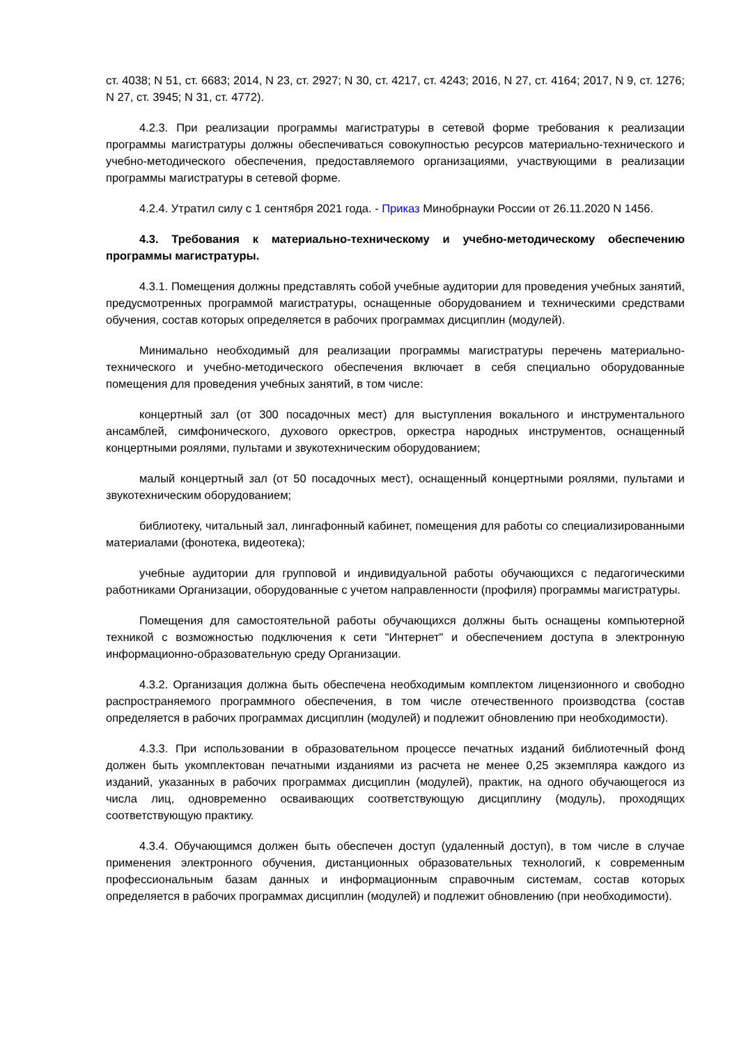ст. 4038; N 51, ст. 6683; 2014, N 23, ст. 2927; N 30, ст. 4217, ст. 4243; 2016, N 27, ст. 4164; 2017, N 9, ст. 1276; N 27, ст. 3945; N 31, ст. 4772).
4.2.3. При реализации программы магистратуры в сетевой форме требования к реализации программы магистратуры должны обеспечиваться совокупностью ресурсов материально-технического и учебно-методического обеспечения, предоставляемого организациями, участвующими в реализации программы магистратуры в сетевой форме.
4.2.4. Утратил силу с 1 сентября 2021 года. - Приказ Минобрнауки России от 26.11.2020 N 1456.
4.3. Требования к материально-техническому и учебно-методическому обеспечению программы магистратуры.
4.3.1. Помещения должны представлять собой учебные аудитории для проведения учебных занятий, предусмотренных программой магистратуры, оснащенные оборудованием и техническими средствами обучения, состав которых определяется в рабочих программах дисциплин (модулей).
Минимально необходимый для реализации программы магистратуры перечень материально-технического и учебно-методического обеспечения включает в себя специально оборудованные помещения для проведения учебных занятий, в том числе:
концертный зал (от 300 посадочных мест) для выступления вокального и инструментального ансамблей, симфонического, духового оркестров, оркестра народных инструментов, оснащенный концертными роялями, пультами и звукотехническим оборудованием;
малый концертный зал (от 50 посадочных мест), оснащенный концертными роялями, пультами и звукотехническим оборудованием;
библиотеку, читальный зал, лингафонный кабинет, помещения для работы со специализированными материалами (фонотека, видеотека);
учебные аудитории для групповой и индивидуальной работы обучающихся с педагогическими работниками Организации, оборудованные с учетом направленности (профиля) программы магистратуры.
Помещения для самостоятельной работы обучающихся должны быть оснащены компьютерной техникой с возможностью подключения к сети "Интернет" и обеспечением доступа в электронную информационно-образовательную среду Организации.
4.3.2. Организация должна быть обеспечена необходимым комплектом лицензионного и свободно распространяемого программного обеспечения, в том числе отечественного производства (состав определяется в рабочих программах дисциплин (модулей) и подлежит обновлению при необходимости).
4.3.3. При использовании в образовательном процессе печатных изданий библиотечный фонд должен быть укомплектован печатными изданиями из расчета не менее 0,25 экземпляра каждого из изданий, указанных в рабочих программах дисциплин (модулей), практик, на одного обучающегося из числа лиц, одновременно осваивающих соответствующую дисциплину (модуль), проходящих соответствующую практику.
4.3.4. Обучающимся должен быть обеспечен доступ (удаленный доступ), в том числе в случае применения электронного обучения, дистанционных образовательных технологий, к современным профессиональным базам данных и информационным справочным системам, состав которых определяется в рабочих программах дисциплин (модулей) и подлежит обновлению (при необходимости).